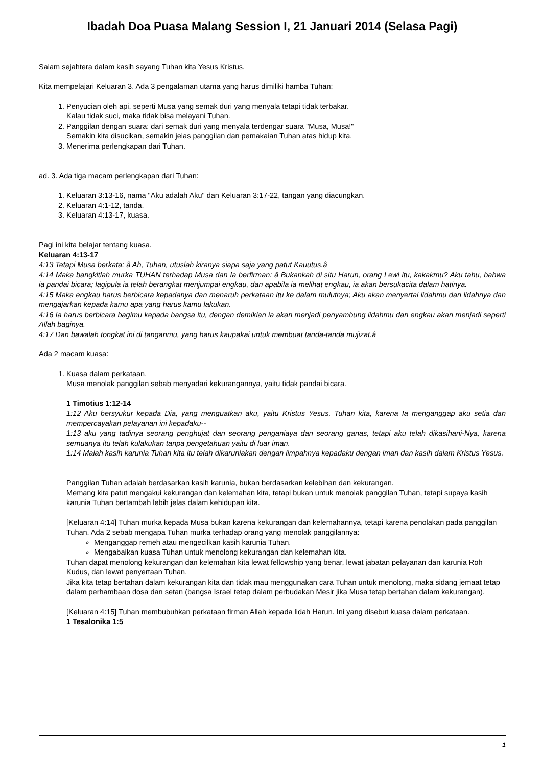Ibadah Doa Puasa Malang Session I, 21 Januari 2014 (Selasa Pagi)
Salam sejahtera dalam kasih sayang Tuhan kita Yesus Kristus.
Kita mempelajari Keluaran 3. Ada 3 pengalaman utama yang harus dimiliki hamba Tuhan:
1. Penyucian oleh api, seperti Musa yang semak duri yang menyala tetapi tidak terbakar.
Kalau tidak suci, maka tidak bisa melayani Tuhan.
2. Panggilan dengan suara: dari semak duri yang menyala terdengar suara "Musa, Musa!"
Semakin kita disucikan, semakin jelas panggilan dan pemakaian Tuhan atas hidup kita.
3. Menerima perlengkapan dari Tuhan.
ad. 3. Ada tiga macam perlengkapan dari Tuhan:
1. Keluaran 3:13-16, nama "Aku adalah Aku" dan Keluaran 3:17-22, tangan yang diacungkan.
2. Keluaran 4:1-12, tanda.
3. Keluaran 4:13-17, kuasa.
Pagi ini kita belajar tentang kuasa.
Keluaran 4:13-17
4:13 Tetapi Musa berkata: â Ah, Tuhan, utuslah kiranya siapa saja yang patut Kauutus.â
4:14 Maka bangkitlah murka TUHAN terhadap Musa dan Ia berfirman: â Bukankah di situ Harun, orang Lewi itu, kakakmu? Aku tahu, bahwa ia pandai bicara; lagipula ia telah berangkat menjumpai engkau, dan apabila ia melihat engkau, ia akan bersukacita dalam hatinya.
4:15 Maka engkau harus berbicara kepadanya dan menaruh perkataan itu ke dalam mulutnya; Aku akan menyertai lidahmu dan lidahnya dan mengajarkan kepada kamu apa yang harus kamu lakukan.
4:16 Ia harus berbicara bagimu kepada bangsa itu, dengan demikian ia akan menjadi penyambung lidahmu dan engkau akan menjadi seperti Allah baginya.
4:17 Dan bawalah tongkat ini di tanganmu, yang harus kaupakai untuk membuat tanda-tanda mujizat.â
Ada 2 macam kuasa:
1. Kuasa dalam perkataan.
Musa menolak panggilan sebab menyadari kekurangannya, yaitu tidak pandai bicara.
1 Timotius 1:12-14
1:12 Aku bersyukur kepada Dia, yang menguatkan aku, yaitu Kristus Yesus, Tuhan kita, karena Ia menganggap aku setia dan mempercayakan pelayanan ini kepadaku--
1:13 aku yang tadinya seorang penghujat dan seorang penganiaya dan seorang ganas, tetapi aku telah dikasihani-Nya, karena semuanya itu telah kulakukan tanpa pengetahuan yaitu di luar iman.
1:14 Malah kasih karunia Tuhan kita itu telah dikaruniakan dengan limpahnya kepadaku dengan iman dan kasih dalam Kristus Yesus.
Panggilan Tuhan adalah berdasarkan kasih karunia, bukan berdasarkan kelebihan dan kekurangan.
Memang kita patut mengakui kekurangan dan kelemahan kita, tetapi bukan untuk menolak panggilan Tuhan, tetapi supaya kasih karunia Tuhan bertambah lebih jelas dalam kehidupan kita.
[Keluaran 4:14] Tuhan murka kepada Musa bukan karena kekurangan dan kelemahannya, tetapi karena penolakan pada panggilan Tuhan. Ada 2 sebab mengapa Tuhan murka terhadap orang yang menolak panggilannya:
Menganggap remeh atau mengecilkan kasih karunia Tuhan.
Mengabaikan kuasa Tuhan untuk menolong kekurangan dan kelemahan kita.
Tuhan dapat menolong kekurangan dan kelemahan kita lewat fellowship yang benar, lewat jabatan pelayanan dan karunia Roh Kudus, dan lewat penyertaan Tuhan.
Jika kita tetap bertahan dalam kekurangan kita dan tidak mau menggunakan cara Tuhan untuk menolong, maka sidang jemaat tetap dalam perhambaan dosa dan setan (bangsa Israel tetap dalam perbudakan Mesir jika Musa tetap bertahan dalam kekurangan).
[Keluaran 4:15] Tuhan membubuhkan perkataan firman Allah kepada lidah Harun. Ini yang disebut kuasa dalam perkataan.
1 Tesalonika 1:5
1